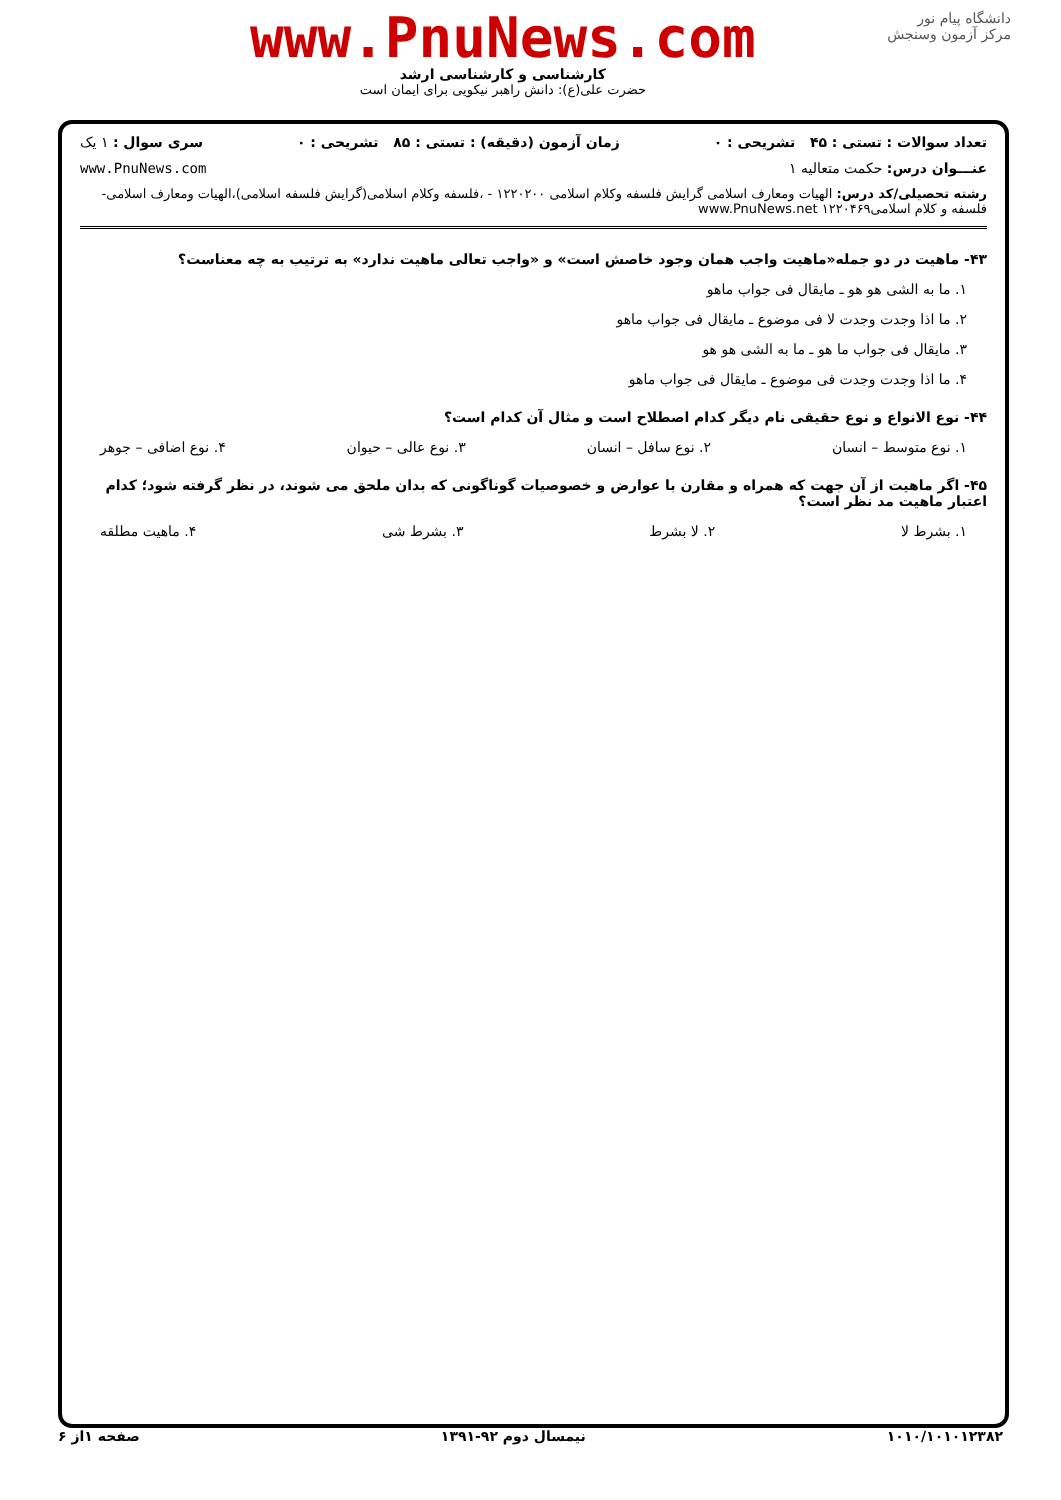www.PnuNews.com
کارشناسی و کارشناسی ارشد
حضرت علی(ع): دانش راهبر نیکویی برای ایمان است
دانشگاه پیام نور
مرکز آزمون وسنجش
تعداد سوالات : تستی : ۴۵ تشریحی : ۰ زمان آزمون (دقیقه) : تستی : ۸۵ تشریحی : ۰ سری سوال : ۱ یک
عنـــوان درس: حکمت متعالیه ۱ www.PnuNews.com
رشته تحصیلی/کد درس: الهیات ومعارف اسلامی گرایش فلسفه وکلام اسلامی ۱۲۲۰۲۰۰ - ،فلسفه وکلام اسلامی(گرایش فلسفه اسلامی)،الهیات ومعارف اسلامی-فلسفه و کلام اسلامی۱۲۲۰۴۶۹ www.PnuNews.net
۴۳- ماهیت در دو جمله«ماهیت واجب همان وجود خاصش است» و «واجب تعالی ماهیت ندارد» به ترتیب به چه معناست؟
۱. ما به الشی هو هو ـ مایقال فی جواب ماهو
۲. ما اذا وجدت وجدت لا فی موضوع ـ مایقال فی جواب ماهو
۳. مایقال فی جواب ما هو ـ ما به الشی هو هو
۴. ما اذا وجدت وجدت فی موضوع ـ مایقال فی جواب ماهو
۴۴- نوع الانواع و نوع حقیقی نام دیگر کدام اصطلاح است و مثال آن کدام است؟
۱. نوع متوسط – انسان ۲. نوع سافل – انسان ۳. نوع عالی – حیوان ۴. نوع اضافی – جوهر
۴۵- اگر ماهیت از آن جهت که همراه و مقارن با عوارض و خصوصیات گوناگونی که بدان ملحق می شوند، در نظر گرفته شود؛ کدام اعتبار ماهیت مد نظر است؟
۱. بشرط لا ۲. لا بشرط ۳. بشرط شی ۴. ماهیت مطلقه
۱۰۱۰/۱۰۱۰۱۲۳۸۲ نیمسال دوم ۹۲-۱۳۹۱ صفحه ۱از ۶